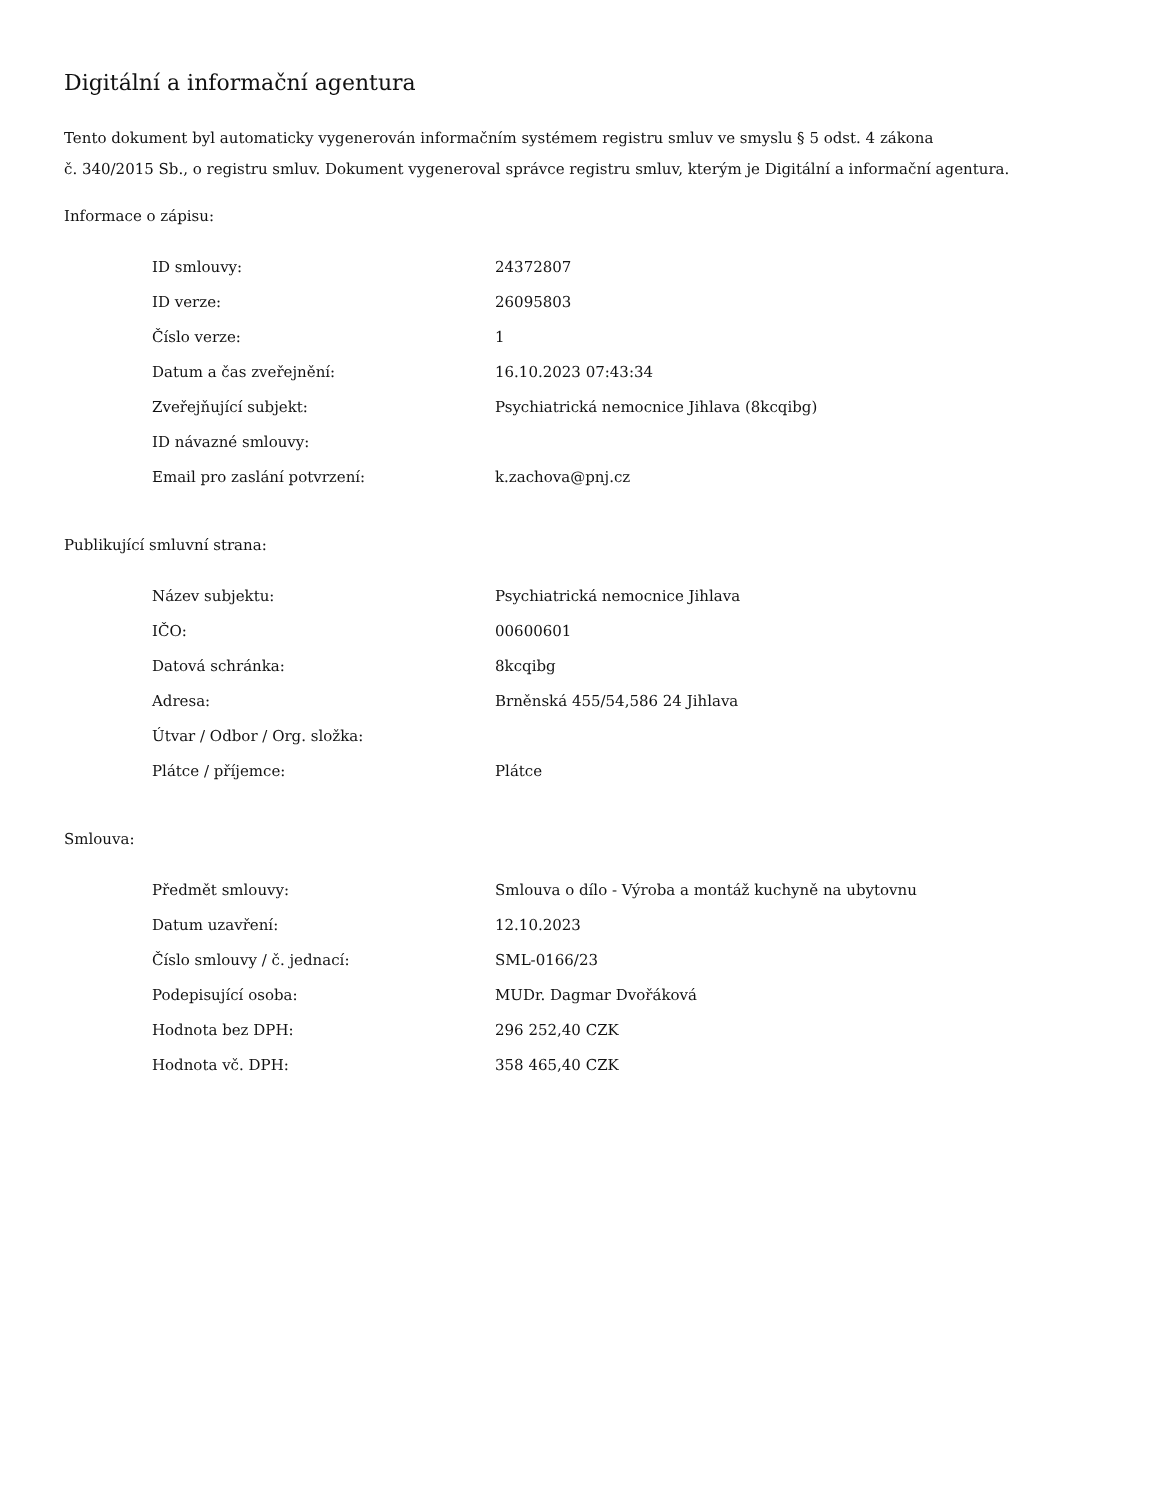Digitální a informační agentura
Tento dokument byl automaticky vygenerován informačním systémem registru smluv ve smyslu § 5 odst. 4 zákona
č. 340/2015 Sb., o registru smluv. Dokument vygeneroval správce registru smluv, kterým je Digitální a informační agentura.
Informace o zápisu:
| ID smlouvy: | 24372807 |
| ID verze: | 26095803 |
| Číslo verze: | 1 |
| Datum a čas zveřejnění: | 16.10.2023 07:43:34 |
| Zveřejňující subjekt: | Psychiatrická nemocnice Jihlava (8kcqibg) |
| ID návazné smlouvy: | |
| Email pro zaslání potvrzení: | k.zachova@pnj.cz |
Publikující smluvní strana:
| Název subjektu: | Psychiatrická nemocnice Jihlava |
| IČO: | 00600601 |
| Datová schránka: | 8kcqibg |
| Adresa: | Brněnská 455/54,586 24 Jihlava |
| Útvar / Odbor / Org. složka: | |
| Plátce / příjemce: | Plátce |
Smlouva:
| Předmět smlouvy: | Smlouva o dílo - Výroba a montáž kuchyně na ubytovnu |
| Datum uzavření: | 12.10.2023 |
| Číslo smlouvy / č. jednací: | SML-0166/23 |
| Podepisující osoba: | MUDr. Dagmar Dvořáková |
| Hodnota bez DPH: | 296 252,40 CZK |
| Hodnota vč. DPH: | 358 465,40 CZK |